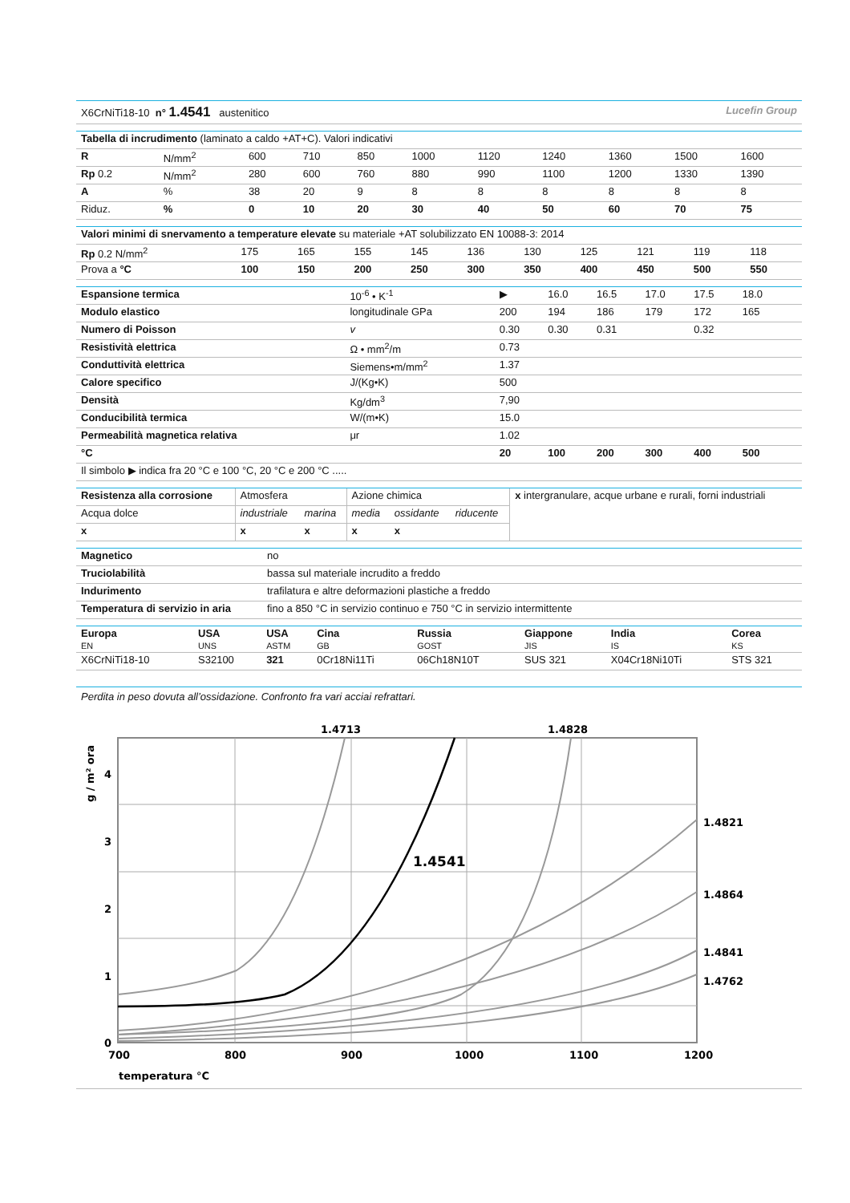X6CrNiTi18-10 n° 1.4541 austenitico Lucefin Group
| Tabella di incrudimento (laminato a caldo +AT+C). Valori indicativi | | | | | | | | | | |
| R | N/mm<sup>2</sup> | 600 | 710 | 850 | 1000 | 1120 | 1240 | 1360 | 1500 | 1600 |
| Rp 0.2 | N/mm<sup>2</sup> | 280 | 600 | 760 | 880 | 990 | 1100 | 1200 | 1330 | 1390 |
| A | % | 38 | 20 | 9 | 8 | 8 | 8 | 8 | 8 | 8 |
| Riduz. | % | 0 | 10 | 20 | 30 | 40 | 50 | 60 | 70 | 75 |
| Valori minimi di snervamento a temperature elevate su materiale +AT solubilizzato EN 10088-3: 2014 | | | | | | | | | | |
| Rp 0.2 N/mm<sup>2</sup> | 175 | 165 | 155 | 145 | 136 | 130 | 125 | 121 | 119 | 118 |
| Prova a °C | 100 | 150 | 200 | 250 | 300 | 350 | 400 | 450 | 500 | 550 |
| Espansione termica | 10<sup>-6</sup> • K<sup>-1</sup> | ▶ | 16.0 | 16.5 | 17.0 | 17.5 | 18.0 | |
| Modulo elastico | longitudinale GPa | 200 | 194 | 186 | 179 | 172 | 165 | |
| Numero di Poisson | v | 0.30 | 0.30 | 0.31 | | 0.32 | | |
| Resistività elettrica | Ω • mm<sup>2</sup>/m | 0.73 | | | | | | |
| Conduttività elettrica | Siemens•m/mm<sup>2</sup> | 1.37 | | | | | | |
| Calore specifico | J/(Kg•K) | 500 | | | | | | |
| Densità | Kg/dm<sup>3</sup> | 7,90 | | | | | | |
| Conducibilità termica | W/(m•K) | 15.0 | | | | | | |
| Permeabilità magnetica relativa | μr | 1.02 | | | | | | |
| °C | | 20 | 100 | 200 | 300 | 400 | 500 | |
| Il simbolo ▶ indica fra 20 °C e 100 °C, 20 °C e 200 °C ..... | | | | | | | | |
| Resistenza alla corrosione | Atmosfera | | Azione chimica | | | x intergranulare, acque urbane e rurali, forni industriali |
| Acqua dolce | industriale | marina | media | ossidante | riducente | |
| x | x | x | x | x | | |
| Magnetico | no |
| Truciolabilità | bassa sul materiale incrudito a freddo |
| Indurimento | trafilatura e altre deformazioni plastiche a freddo |
| Temperatura di servizio in aria | fino a 850 °C in servizio continuo e 750 °C in servizio intermittente |
| Europa EN | USA UNS | USA ASTM | Cina GB | Russia GOST | Giappone JIS | India IS | Corea KS |
| X6CrNiTi18-10 | S32100 | 321 | 0Cr18Ni11Ti | 06Ch18N10T | SUS 321 | X04Cr18Ni10Ti | STS 321 |
Perdita in peso dovuta all’ossidazione. Confronto fra vari acciai refrattari.
1.4713
1.4828
1.4821
1.4864
1.4841
1.4762
1.4541
0
1
2
3
4
700
800
900
1000
1100
1200
temperatura °C
g / m² ora